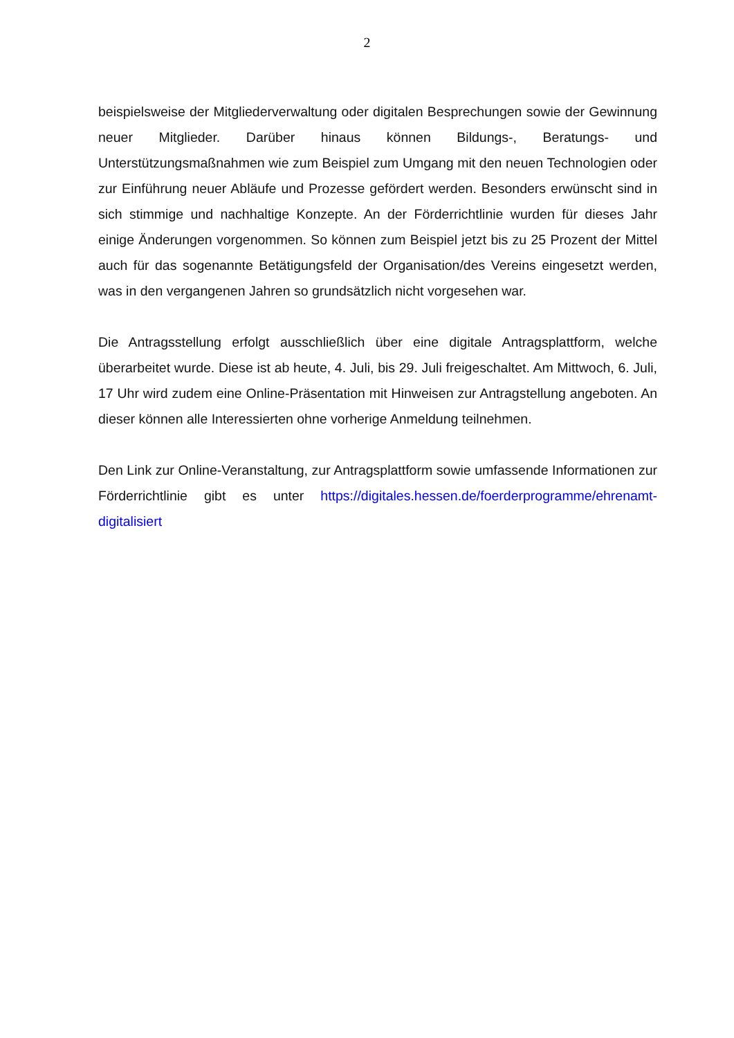2
beispielsweise der Mitgliederverwaltung oder digitalen Besprechungen sowie der Gewinnung neuer Mitglieder. Darüber hinaus können Bildungs-, Beratungs- und Unterstützungsmaßnahmen wie zum Beispiel zum Umgang mit den neuen Technologien oder zur Einführung neuer Abläufe und Prozesse gefördert werden. Besonders erwünscht sind in sich stimmige und nachhaltige Konzepte. An der Förderrichtlinie wurden für dieses Jahr einige Änderungen vorgenommen. So können zum Beispiel jetzt bis zu 25 Prozent der Mittel auch für das sogenannte Betätigungsfeld der Organisation/des Vereins eingesetzt werden, was in den vergangenen Jahren so grundsätzlich nicht vorgesehen war.
Die Antragsstellung erfolgt ausschließlich über eine digitale Antragsplattform, welche überarbeitet wurde. Diese ist ab heute, 4. Juli, bis 29. Juli freigeschaltet. Am Mittwoch, 6. Juli, 17 Uhr wird zudem eine Online-Präsentation mit Hinweisen zur Antragstellung angeboten. An dieser können alle Interessierten ohne vorherige Anmeldung teilnehmen.
Den Link zur Online-Veranstaltung, zur Antragsplattform sowie umfassende Informationen zur Förderrichtlinie gibt es unter https://digitales.hessen.de/foerderprogramme/ehrenamt-digitalisiert